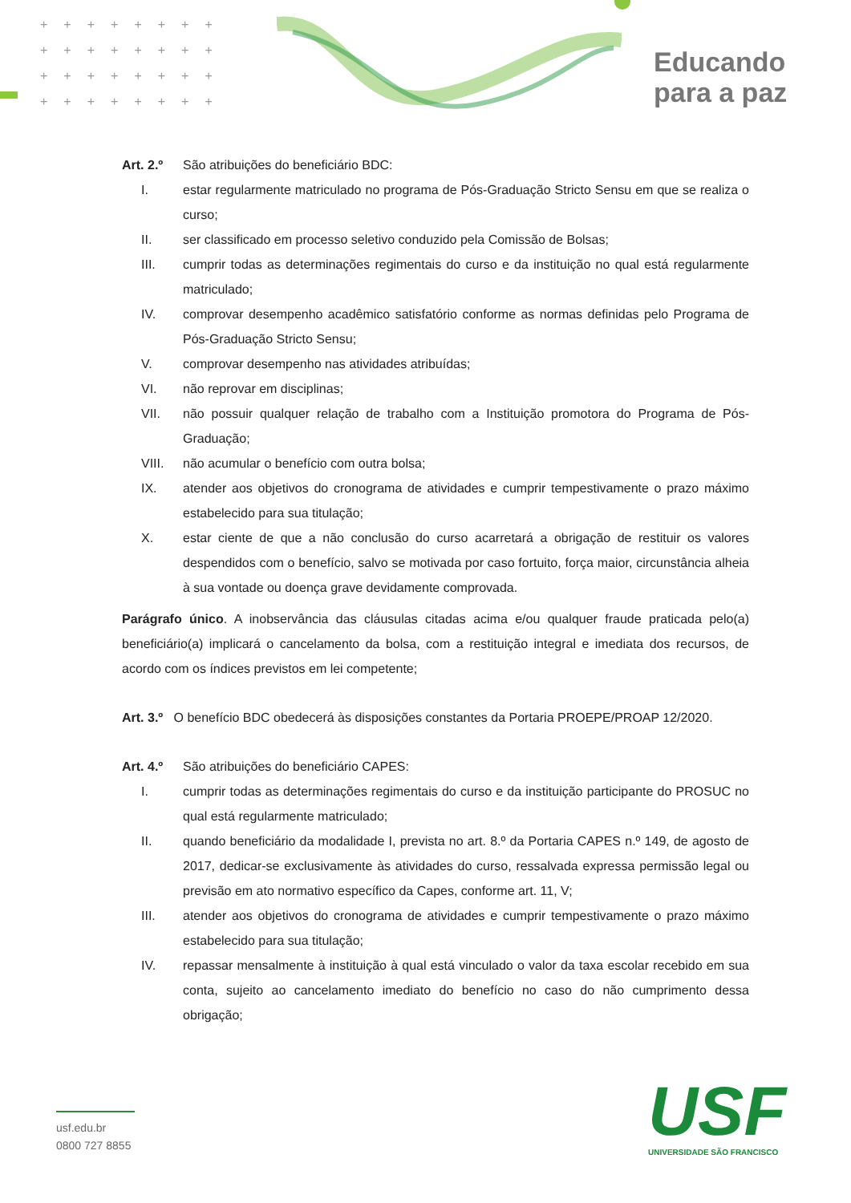++++++++
++++++++
++++++++
++++++++
Educando
para a paz
Art. 2.º São atribuições do beneficiário BDC:
I. estar regularmente matriculado no programa de Pós-Graduação Stricto Sensu em que se realiza o curso;
II. ser classificado em processo seletivo conduzido pela Comissão de Bolsas;
III. cumprir todas as determinações regimentais do curso e da instituição no qual está regularmente matriculado;
IV. comprovar desempenho acadêmico satisfatório conforme as normas definidas pelo Programa de Pós-Graduação Stricto Sensu;
V. comprovar desempenho nas atividades atribuídas;
VI. não reprovar em disciplinas;
VII. não possuir qualquer relação de trabalho com a Instituição promotora do Programa de Pós-Graduação;
VIII. não acumular o benefício com outra bolsa;
IX. atender aos objetivos do cronograma de atividades e cumprir tempestivamente o prazo máximo estabelecido para sua titulação;
X. estar ciente de que a não conclusão do curso acarretará a obrigação de restituir os valores despendidos com o benefício, salvo se motivada por caso fortuito, força maior, circunstância alheia à sua vontade ou doença grave devidamente comprovada.
Parágrafo único. A inobservância das cláusulas citadas acima e/ou qualquer fraude praticada pelo(a) beneficiário(a) implicará o cancelamento da bolsa, com a restituição integral e imediata dos recursos, de acordo com os índices previstos em lei competente;
Art. 3.º O benefício BDC obedecerá às disposições constantes da Portaria PROEPE/PROAP 12/2020.
Art. 4.º São atribuições do beneficiário CAPES:
I. cumprir todas as determinações regimentais do curso e da instituição participante do PROSUC no qual está regularmente matriculado;
II. quando beneficiário da modalidade I, prevista no art. 8.º da Portaria CAPES n.º 149, de agosto de 2017, dedicar-se exclusivamente às atividades do curso, ressalvada expressa permissão legal ou previsão em ato normativo específico da Capes, conforme art. 11, V;
III. atender aos objetivos do cronograma de atividades e cumprir tempestivamente o prazo máximo estabelecido para sua titulação;
IV. repassar mensalmente à instituição à qual está vinculado o valor da taxa escolar recebido em sua conta, sujeito ao cancelamento imediato do benefício no caso do não cumprimento dessa obrigação;
usf.edu.br
0800 727 8855
USF
UNIVERSIDADE SÃO FRANCISCO